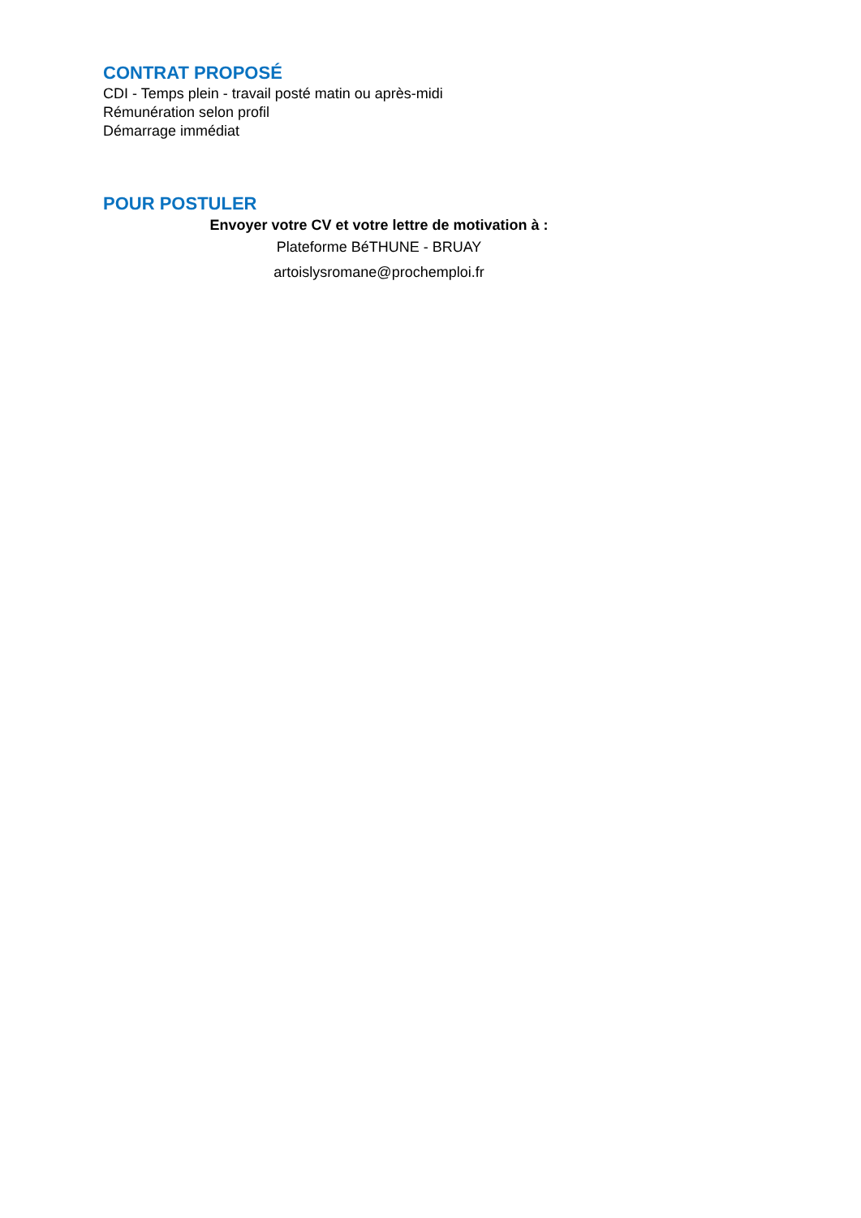CONTRAT PROPOSÉ
CDI - Temps plein - travail posté matin ou après-midi
Rémunération selon profil
Démarrage immédiat
POUR POSTULER
Envoyer votre CV et votre lettre de motivation à :
Plateforme BéTHUNE - BRUAY
artoislysromane@prochemploi.fr